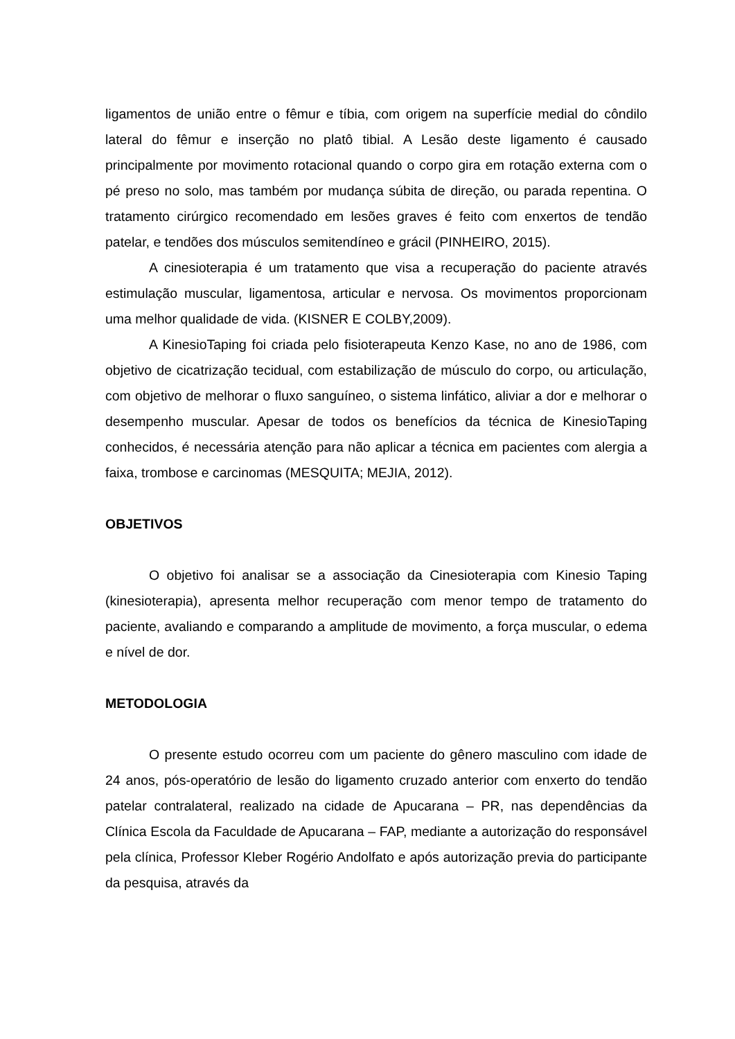ligamentos de união entre o fêmur e tíbia, com origem na superfície medial do côndilo lateral do fêmur e inserção no platô tibial. A Lesão deste ligamento é causado principalmente por movimento rotacional quando o corpo gira em rotação externa com o pé preso no solo, mas também por mudança súbita de direção, ou parada repentina. O tratamento cirúrgico recomendado em lesões graves é feito com enxertos de tendão patelar, e tendões dos músculos semitendíneo e grácil (PINHEIRO, 2015).
A cinesioterapia é um tratamento que visa a recuperação do paciente através estimulação muscular, ligamentosa, articular e nervosa. Os movimentos proporcionam uma melhor qualidade de vida. (KISNER E COLBY,2009).
A KinesioTaping foi criada pelo fisioterapeuta Kenzo Kase, no ano de 1986, com objetivo de cicatrização tecidual, com estabilização de músculo do corpo, ou articulação, com objetivo de melhorar o fluxo sanguíneo, o sistema linfático, aliviar a dor e melhorar o desempenho muscular. Apesar de todos os benefícios da técnica de KinesioTaping conhecidos, é necessária atenção para não aplicar a técnica em pacientes com alergia a faixa, trombose e carcinomas (MESQUITA; MEJIA, 2012).
OBJETIVOS
O objetivo foi analisar se a associação da Cinesioterapia com Kinesio Taping (kinesioterapia), apresenta melhor recuperação com menor tempo de tratamento do paciente, avaliando e comparando a amplitude de movimento, a força muscular, o edema e nível de dor.
METODOLOGIA
O presente estudo ocorreu com um paciente do gênero masculino com idade de 24 anos, pós-operatório de lesão do ligamento cruzado anterior com enxerto do tendão patelar contralateral, realizado na cidade de Apucarana – PR, nas dependências da Clínica Escola da Faculdade de Apucarana – FAP, mediante a autorização do responsável pela clínica, Professor Kleber Rogério Andolfato e após autorização previa do participante da pesquisa, através da